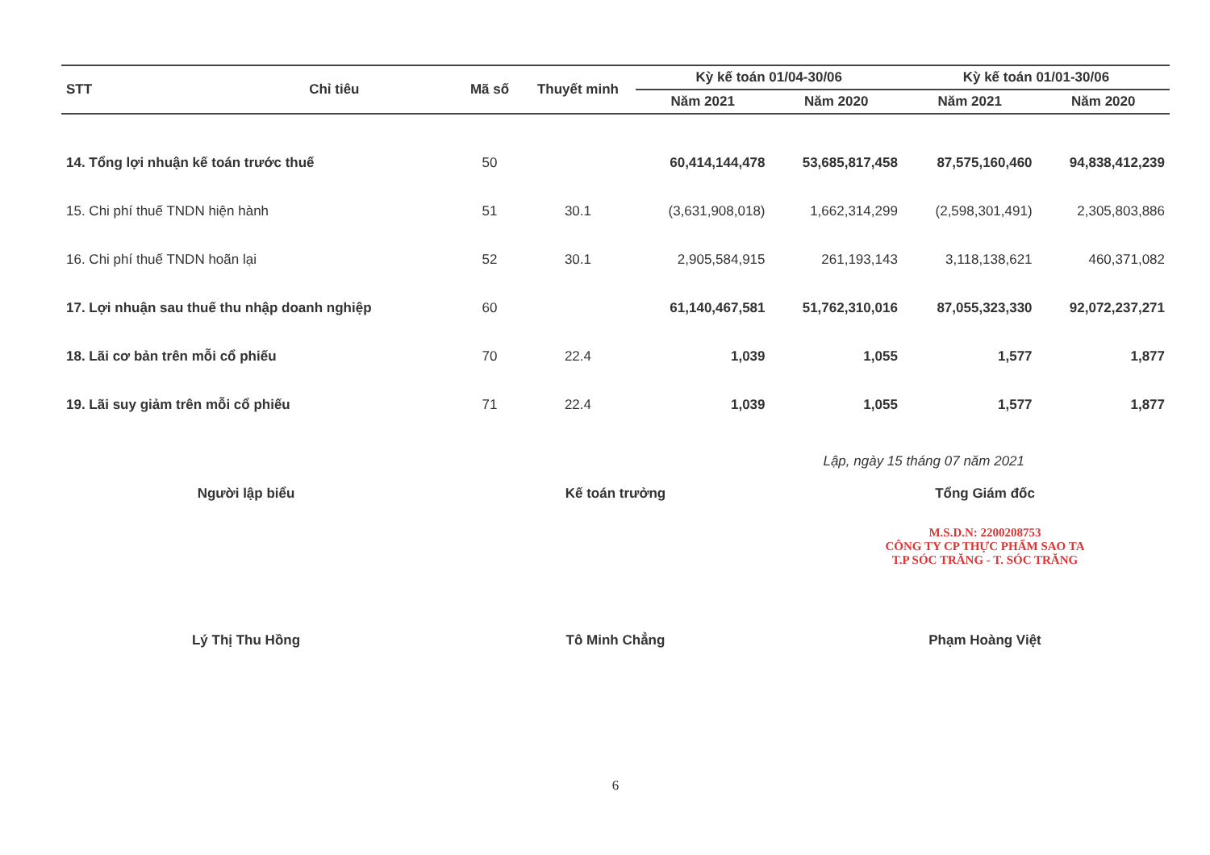| STT | Chỉ tiêu | Mã số | Thuyết minh | Kỳ kế toán 01/04-30/06 | | Kỳ kế toán 01/01-30/06 | |
| --- | --- | --- | --- | --- | --- | --- | --- |
| | | | | Năm 2021 | Năm 2020 | Năm 2021 | Năm 2020 |
| 14. Tổng lợi nhuận kế toán trước thuế | | 50 | | 60,414,144,478 | 53,685,817,458 | 87,575,160,460 | 94,838,412,239 |
| 15. Chi phí thuế TNDN hiện hành | | 51 | 30.1 | (3,631,908,018) | 1,662,314,299 | (2,598,301,491) | 2,305,803,886 |
| 16. Chi phí thuế TNDN hoãn lại | | 52 | 30.1 | 2,905,584,915 | 261,193,143 | 3,118,138,621 | 460,371,082 |
| 17. Lợi nhuận sau thuế thu nhập doanh nghiệp | | 60 | | 61,140,467,581 | 51,762,310,016 | 87,055,323,330 | 92,072,237,271 |
| 18. Lãi cơ bản trên mỗi cổ phiếu | | 70 | 22.4 | 1,039 | 1,055 | 1,577 | 1,877 |
| 19. Lãi suy giảm trên mỗi cổ phiếu | | 71 | 22.4 | 1,039 | 1,055 | 1,577 | 1,877 |
Lập, ngày 15 tháng 07 năm 2021
Người lập biểu Kế toán trưởng Tổng Giám đốc
M.S.D.N: 2200208753
CÔNG TY CP THỰC PHẨM SAO TA
T.P SÓC TRĂNG - T. SÓC TRĂNG
Lý Thị Thu Hồng Tô Minh Chẳng Phạm Hoàng Việt
6